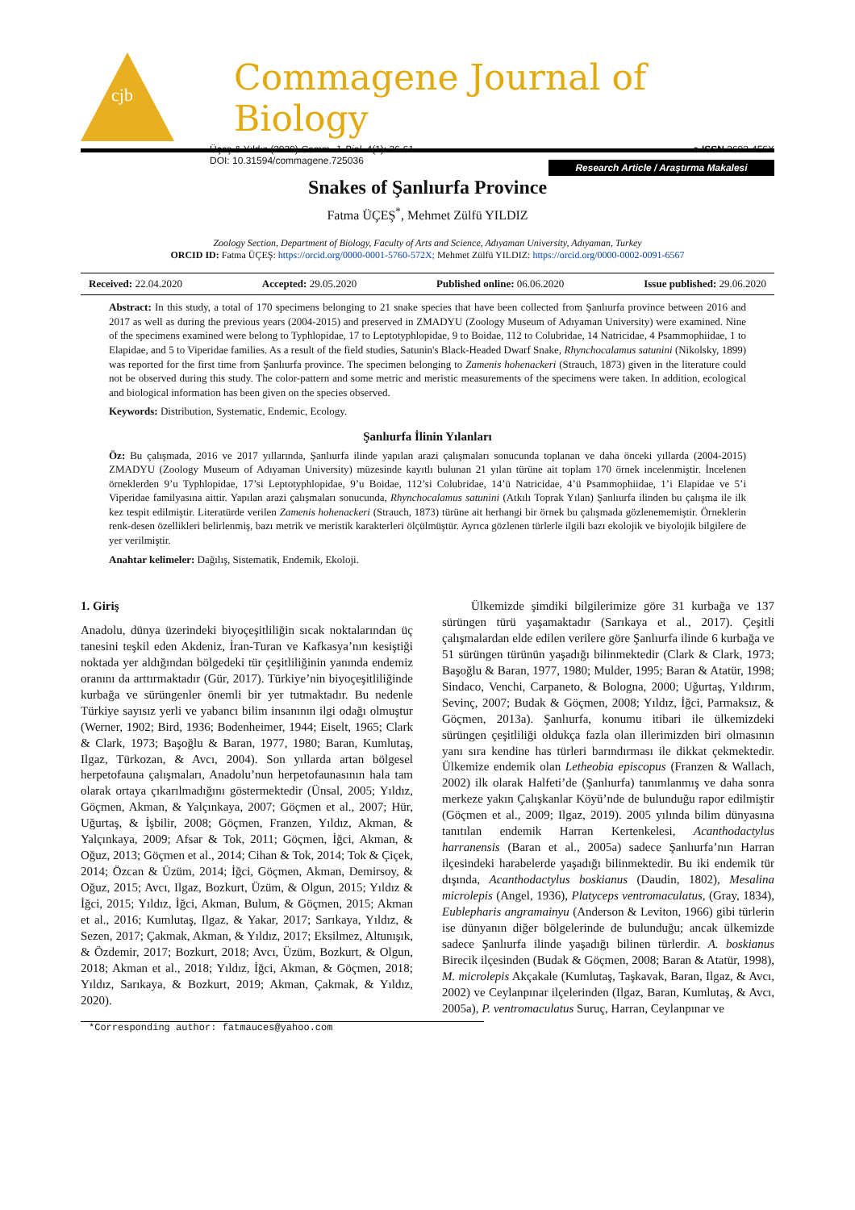cjb
Commagene Journal of Biology
Üçeş & Yıldız (2020) Comm. J. Biol. 4(1): 36-61.
DOI: 10.31594/commagene.725036
e-ISSN 2602-456X
Research Article / Araştırma Makalesi
Snakes of Şanlıurfa Province
Fatma ÜÇEŞ<sup>*</sup>, Mehmet Zülfü YILDIZ
Zoology Section, Department of Biology, Faculty of Arts and Science, Adıyaman University, Adıyaman, Turkey
ORCID ID: Fatma ÜÇEŞ: https://orcid.org/0000-0001-5760-572X; Mehmet Zülfü YILDIZ: https://orcid.org/0000-0002-0091-6567
Received: 22.04.2020 Accepted: 29.05.2020 Published online: 06.06.2020 Issue published: 29.06.2020
Abstract: In this study, a total of 170 specimens belonging to 21 snake species that have been collected from Şanlıurfa province between 2016 and 2017 as well as during the previous years (2004-2015) and preserved in ZMADYU (Zoology Museum of Adıyaman University) were examined. Nine of the specimens examined were belong to Typhlopidae, 17 to Leptotyphlopidae, 9 to Boidae, 112 to Colubridae, 14 Natricidae, 4 Psammophiidae, 1 to Elapidae, and 5 to Viperidae families. As a result of the field studies, Satunin's Black-Headed Dwarf Snake, Rhynchocalamus satunini (Nikolsky, 1899) was reported for the first time from Şanlıurfa province. The specimen belonging to Zamenis hohenackeri (Strauch, 1873) given in the literature could not be observed during this study. The color-pattern and some metric and meristic measurements of the specimens were taken. In addition, ecological and biological information has been given on the species observed.
Keywords: Distribution, Systematic, Endemic, Ecology.
Şanlıurfa İlinin Yılanları
Öz: Bu çalışmada, 2016 ve 2017 yıllarında, Şanlıurfa ilinde yapılan arazi çalışmaları sonucunda toplanan ve daha önceki yıllarda (2004-2015) ZMADYU (Zoology Museum of Adıyaman University) müzesinde kayıtlı bulunan 21 yılan türüne ait toplam 170 örnek incelenmiştir. İncelenen örneklerden 9’u Typhlopidae, 17’si Leptotyphlopidae, 9’u Boidae, 112’si Colubridae, 14’ü Natricidae, 4’ü Psammophiidae, 1’i Elapidae ve 5’i Viperidae familyasına aittir. Yapılan arazi çalışmaları sonucunda, Rhynchocalamus satunini (Atkılı Toprak Yılan) Şanlıurfa ilinden bu çalışma ile ilk kez tespit edilmiştir. Literatürde verilen Zamenis hohenackeri (Strauch, 1873) türüne ait herhangi bir örnek bu çalışmada gözlenememiştir. Örneklerin renk-desen özellikleri belirlenmiş, bazı metrik ve meristik karakterleri ölçülmüştür. Ayrıca gözlenen türlerle ilgili bazı ekolojik ve biyolojik bilgilere de yer verilmiştir.
Anahtar kelimeler: Dağılış, Sistematik, Endemik, Ekoloji.
1. Giriş
Anadolu, dünya üzerindeki biyoçeşitliliğin sıcak noktalarından üç tanesini teşkil eden Akdeniz, İran-Turan ve Kafkasya’nın kesiştiği noktada yer aldığından bölgedeki tür çeşitliliğinin yanında endemiz oranını da arttırmaktadır (Gür, 2017). Türkiye’nin biyoçeşitliliğinde kurbağa ve sürüngenler önemli bir yer tutmaktadır. Bu nedenle Türkiye sayısız yerli ve yabancı bilim insanının ilgi odağı olmuştur (Werner, 1902; Bird, 1936; Bodenheimer, 1944; Eiselt, 1965; Clark & Clark, 1973; Başoğlu & Baran, 1977, 1980; Baran, Kumlutaş, Ilgaz, Türkozan, & Avcı, 2004). Son yıllarda artan bölgesel herpetofauna çalışmaları, Anadolu’nun herpetofaunasının hala tam olarak ortaya çıkarılmadığını göstermektedir (Ünsal, 2005; Yıldız, Göçmen, Akman, & Yalçınkaya, 2007; Göçmen et al., 2007; Hür, Uğurtaş, & İşbilir, 2008; Göçmen, Franzen, Yıldız, Akman, & Yalçınkaya, 2009; Afsar & Tok, 2011; Göçmen, İğci, Akman, & Oğuz, 2013; Göçmen et al., 2014; Cihan & Tok, 2014; Tok & Çiçek, 2014; Özcan & Üzüm, 2014; İğci, Göçmen, Akman, Demirsoy, & Oğuz, 2015; Avcı, Ilgaz, Bozkurt, Üzüm, & Olgun, 2015; Yıldız & İğci, 2015; Yıldız, İğci, Akman, Bulum, & Göçmen, 2015; Akman et al., 2016; Kumlutaş, Ilgaz, & Yakar, 2017; Sarıkaya, Yıldız, & Sezen, 2017; Çakmak, Akman, & Yıldız, 2017; Eksilmez, Altunışık, & Özdemir, 2017; Bozkurt, 2018; Avcı, Üzüm, Bozkurt, & Olgun, 2018; Akman et al., 2018; Yıldız, İğci, Akman, & Göçmen, 2018; Yıldız, Sarıkaya, & Bozkurt, 2019; Akman, Çakmak, & Yıldız, 2020).
Ülkemizde şimdiki bilgilerimize göre 31 kurbağa ve 137 sürüngen türü yaşamaktadır (Sarıkaya et al., 2017). Çeşitli çalışmalardan elde edilen verilere göre Şanlıurfa ilinde 6 kurbağa ve 51 sürüngen türünün yaşadığı bilinmektedir (Clark & Clark, 1973; Başoğlu & Baran, 1977, 1980; Mulder, 1995; Baran & Atatür, 1998; Sindaco, Venchi, Carpaneto, & Bologna, 2000; Uğurtaş, Yıldırım, Sevinç, 2007; Budak & Göçmen, 2008; Yıldız, İğci, Parmaksız, & Göçmen, 2013a). Şanlıurfa, konumu itibari ile ülkemizdeki sürüngen çeşitliliği oldukça fazla olan illerimizden biri olmasının yanı sıra kendine has türleri barındırması ile dikkat çekmektedir. Ülkemize endemik olan Letheobia episcopus (Franzen & Wallach, 2002) ilk olarak Halfeti’de (Şanlıurfa) tanımlanmış ve daha sonra merkeze yakın Çalışkanlar Köyü’nde de bulunduğu rapor edilmiştir (Göçmen et al., 2009; Ilgaz, 2019). 2005 yılında bilim dünyasına tanıtılan endemik Harran Kertenkelesi, Acanthodactylus harranensis (Baran et al., 2005a) sadece Şanlıurfa’nın Harran ilçesindeki harabelerde yaşadığı bilinmektedir. Bu iki endemik tür dışında, Acanthodactylus boskianus (Daudin, 1802), Mesalina microlepis (Angel, 1936), Platyceps ventromaculatus, (Gray, 1834), Eublepharis angramainyu (Anderson & Leviton, 1966) gibi türlerin ise dünyanın diğer bölgelerinde de bulunduğu; ancak ülkemizde sadece Şanlıurfa ilinde yaşadığı bilinen türlerdir. A. boskianus Birecik ilçesinden (Budak & Göçmen, 2008; Baran & Atatür, 1998), M. microlepis Akçakale (Kumlutaş, Taşkavak, Baran, Ilgaz, & Avcı, 2002) ve Ceylanpınar ilçelerinden (Ilgaz, Baran, Kumlutaş, & Avcı, 2005a), P. ventromaculatus Suruç, Harran, Ceylanpınar ve
*Corresponding author: fatmauces@yahoo.com